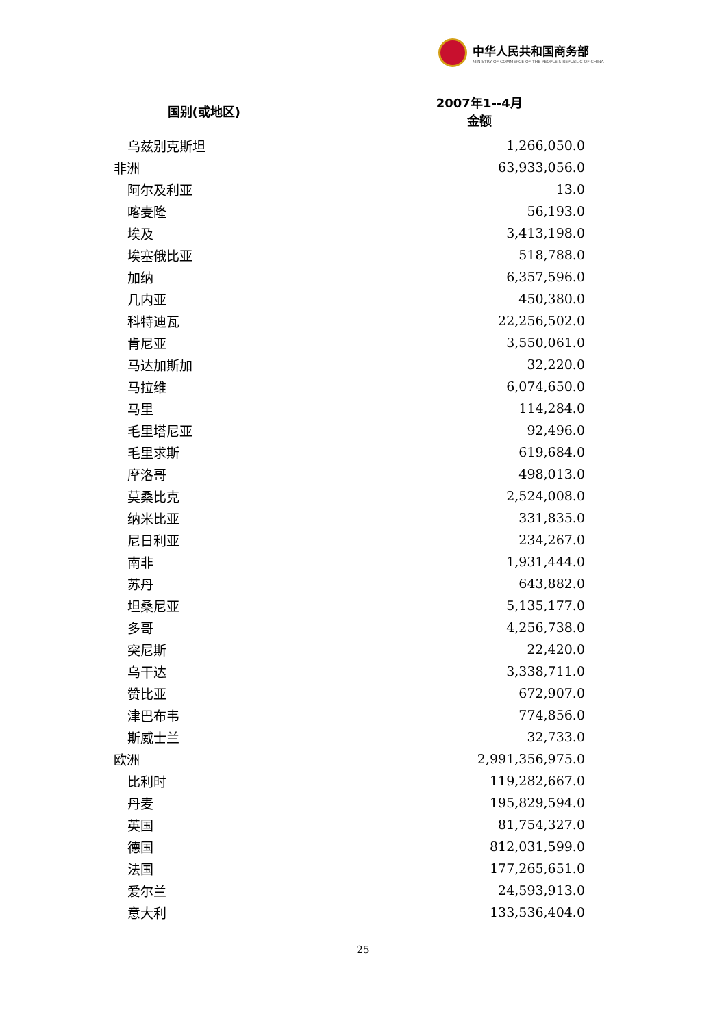中华人民共和国商务部
MINISTRY OF COMMERCE OF THE PEOPLE'S REPUBLIC OF CHINA
| 国别(或地区) | 2007年1--4月 金额 |
| --- | --- |
| 乌兹别克斯坦 | 1,266,050.0 |
| 非洲 | 63,933,056.0 |
| 阿尔及利亚 | 13.0 |
| 喀麦隆 | 56,193.0 |
| 埃及 | 3,413,198.0 |
| 埃塞俄比亚 | 518,788.0 |
| 加纳 | 6,357,596.0 |
| 几内亚 | 450,380.0 |
| 科特迪瓦 | 22,256,502.0 |
| 肯尼亚 | 3,550,061.0 |
| 马达加斯加 | 32,220.0 |
| 马拉维 | 6,074,650.0 |
| 马里 | 114,284.0 |
| 毛里塔尼亚 | 92,496.0 |
| 毛里求斯 | 619,684.0 |
| 摩洛哥 | 498,013.0 |
| 莫桑比克 | 2,524,008.0 |
| 纳米比亚 | 331,835.0 |
| 尼日利亚 | 234,267.0 |
| 南非 | 1,931,444.0 |
| 苏丹 | 643,882.0 |
| 坦桑尼亚 | 5,135,177.0 |
| 多哥 | 4,256,738.0 |
| 突尼斯 | 22,420.0 |
| 乌干达 | 3,338,711.0 |
| 赞比亚 | 672,907.0 |
| 津巴布韦 | 774,856.0 |
| 斯威士兰 | 32,733.0 |
| 欧洲 | 2,991,356,975.0 |
| 比利时 | 119,282,667.0 |
| 丹麦 | 195,829,594.0 |
| 英国 | 81,754,327.0 |
| 德国 | 812,031,599.0 |
| 法国 | 177,265,651.0 |
| 爱尔兰 | 24,593,913.0 |
| 意大利 | 133,536,404.0 |
25